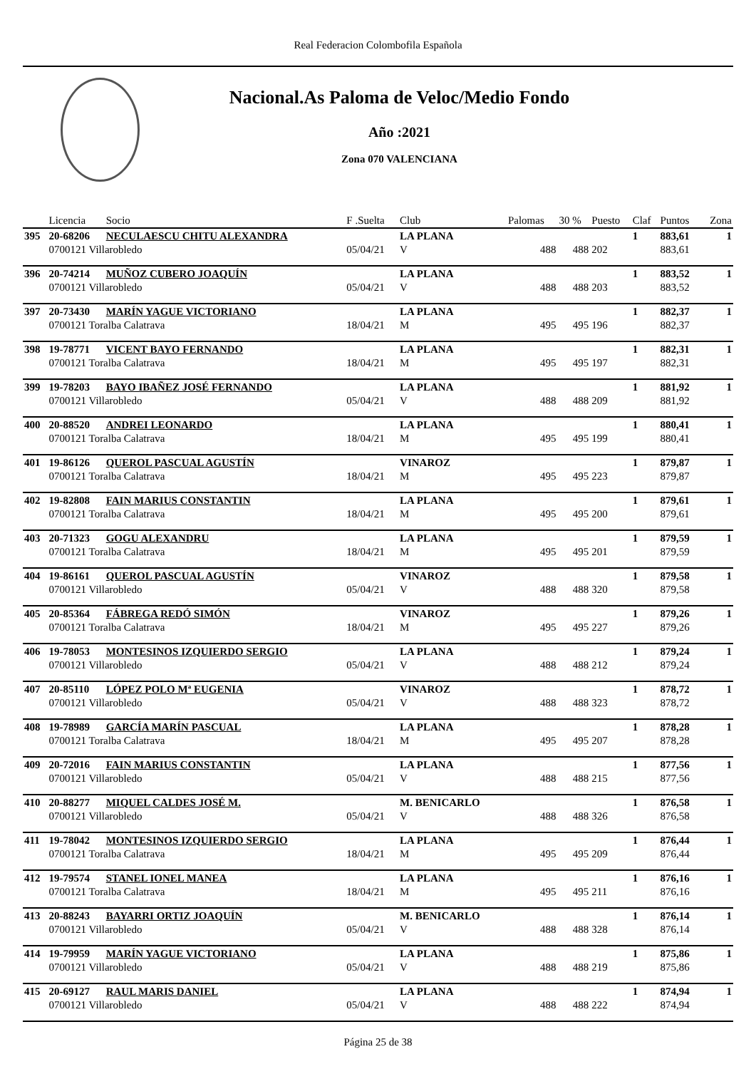Real Federacion Colombofila Española
Nacional.As Paloma de Veloc/Medio Fondo
Año :2021
Zona 070 VALENCIANA
| | Licencia | Socio | F .Suelta | Club | Palomas | 30 % | Puesto | Claf | Puntos | Zona |
| --- | --- | --- | --- | --- | --- | --- | --- | --- | --- | --- |
| 395 | 20-68206 | NECULAESCU CHITU ALEXANDRA | | LA PLANA | | | | 1 | 883,61 | 1 |
| | 0700121 Villarobledo | | 05/04/21 | V | 488 | 488 | 202 | | 883,61 | |
| 396 | 20-74214 | MUÑOZ CUBERO JOAQUÍN | | LA PLANA | | | | 1 | 883,52 | 1 |
| | 0700121 Villarobledo | | 05/04/21 | V | 488 | 488 | 203 | | 883,52 | |
| 397 | 20-73430 | MARÍN YAGUE VICTORIANO | | LA PLANA | | | | 1 | 882,37 | 1 |
| | 0700121 Toralba Calatrava | | 18/04/21 | M | 495 | 495 | 196 | | 882,37 | |
| 398 | 19-78771 | VICENT BAYO FERNANDO | | LA PLANA | | | | 1 | 882,31 | 1 |
| | 0700121 Toralba Calatrava | | 18/04/21 | M | 495 | 495 | 197 | | 882,31 | |
| 399 | 19-78203 | BAYO IBAÑEZ JOSÉ FERNANDO | | LA PLANA | | | | 1 | 881,92 | 1 |
| | 0700121 Villarobledo | | 05/04/21 | V | 488 | 488 | 209 | | 881,92 | |
| 400 | 20-88520 | ANDREI LEONARDO | | LA PLANA | | | | 1 | 880,41 | 1 |
| | 0700121 Toralba Calatrava | | 18/04/21 | M | 495 | 495 | 199 | | 880,41 | |
| 401 | 19-86126 | QUEROL PASCUAL AGUSTÍN | | VINAROZ | | | | 1 | 879,87 | 1 |
| | 0700121 Toralba Calatrava | | 18/04/21 | M | 495 | 495 | 223 | | 879,87 | |
| 402 | 19-82808 | FAIN MARIUS CONSTANTIN | | LA PLANA | | | | 1 | 879,61 | 1 |
| | 0700121 Toralba Calatrava | | 18/04/21 | M | 495 | 495 | 200 | | 879,61 | |
| 403 | 20-71323 | GOGU ALEXANDRU | | LA PLANA | | | | 1 | 879,59 | 1 |
| | 0700121 Toralba Calatrava | | 18/04/21 | M | 495 | 495 | 201 | | 879,59 | |
| 404 | 19-86161 | QUEROL PASCUAL AGUSTÍN | | VINAROZ | | | | 1 | 879,58 | 1 |
| | 0700121 Villarobledo | | 05/04/21 | V | 488 | 488 | 320 | | 879,58 | |
| 405 | 20-85364 | FÁBREGA REDÓ SIMÓN | | VINAROZ | | | | 1 | 879,26 | 1 |
| | 0700121 Toralba Calatrava | | 18/04/21 | M | 495 | 495 | 227 | | 879,26 | |
| 406 | 19-78053 | MONTESINOS IZQUIERDO SERGIO | | LA PLANA | | | | 1 | 879,24 | 1 |
| | 0700121 Villarobledo | | 05/04/21 | V | 488 | 488 | 212 | | 879,24 | |
| 407 | 20-85110 | LÓPEZ POLO Mª EUGENIA | | VINAROZ | | | | 1 | 878,72 | 1 |
| | 0700121 Villarobledo | | 05/04/21 | V | 488 | 488 | 323 | | 878,72 | |
| 408 | 19-78989 | GARCÍA MARÍN PASCUAL | | LA PLANA | | | | 1 | 878,28 | 1 |
| | 0700121 Toralba Calatrava | | 18/04/21 | M | 495 | 495 | 207 | | 878,28 | |
| 409 | 20-72016 | FAIN MARIUS CONSTANTIN | | LA PLANA | | | | 1 | 877,56 | 1 |
| | 0700121 Villarobledo | | 05/04/21 | V | 488 | 488 | 215 | | 877,56 | |
| 410 | 20-88277 | MIQUEL CALDES JOSÉ M. | | M. BENICARLO | | | | 1 | 876,58 | 1 |
| | 0700121 Villarobledo | | 05/04/21 | V | 488 | 488 | 326 | | 876,58 | |
| 411 | 19-78042 | MONTESINOS IZQUIERDO SERGIO | | LA PLANA | | | | 1 | 876,44 | 1 |
| | 0700121 Toralba Calatrava | | 18/04/21 | M | 495 | 495 | 209 | | 876,44 | |
| 412 | 19-79574 | STANEL IONEL MANEA | | LA PLANA | | | | 1 | 876,16 | 1 |
| | 0700121 Toralba Calatrava | | 18/04/21 | M | 495 | 495 | 211 | | 876,16 | |
| 413 | 20-88243 | BAYARRI ORTIZ JOAQUÍN | | M. BENICARLO | | | | 1 | 876,14 | 1 |
| | 0700121 Villarobledo | | 05/04/21 | V | 488 | 488 | 328 | | 876,14 | |
| 414 | 19-79959 | MARÍN YAGUE VICTORIANO | | LA PLANA | | | | 1 | 875,86 | 1 |
| | 0700121 Villarobledo | | 05/04/21 | V | 488 | 488 | 219 | | 875,86 | |
| 415 | 20-69127 | RAUL MARIS DANIEL | | LA PLANA | | | | 1 | 874,94 | 1 |
| | 0700121 Villarobledo | | 05/04/21 | V | 488 | 488 | 222 | | 874,94 | |
Página 25 de 38